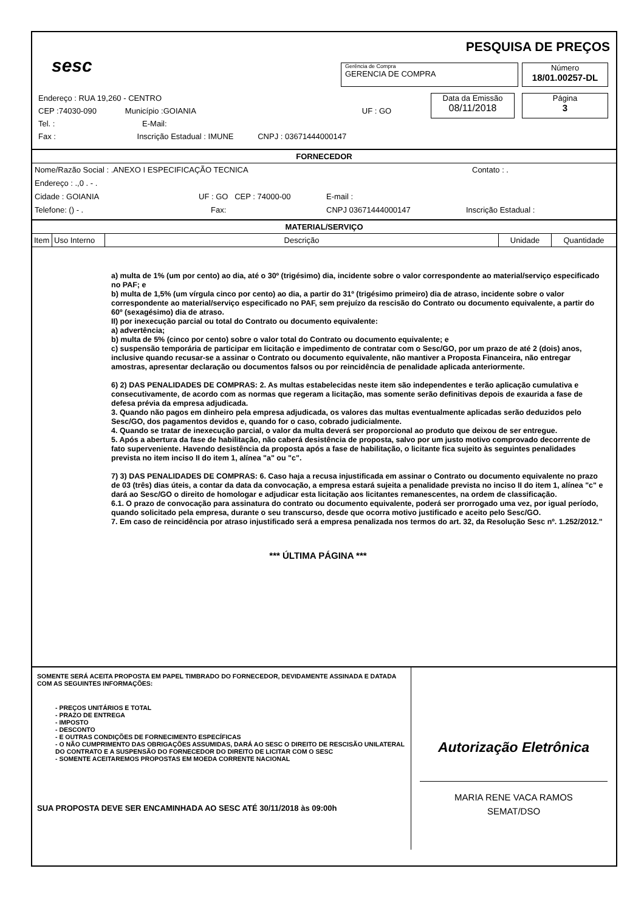sesc
PESQUISA DE PREÇOS
Gerência de Compra
GERENCIA DE COMPRA
Número
18/01.00257-DL
Data da Emissão
08/11/2018
Página
3
Endereço : RUA 19,260 - CENTRO
CEP :74030-090 Município :GOIANIA UF : GO
Tel. : E-Mail:
Fax : Inscrição Estadual : IMUNE CNPJ : 03671444000147
FORNECEDOR
Nome/Razão Social : .ANEXO I ESPECIFICAÇÃO TECNICA Contato : .
Endereço : .,0 . - .
Cidade : GOIANIA UF : GO CEP : 74000-00 E-mail :
Telefone: () - . Fax: CNPJ 03671444000147 Inscrição Estadual :
MATERIAL/SERVIÇO
| Item | Uso Interno | Descrição | Unidade | Quantidade |
a) multa de 1% (um por cento) ao dia, até o 30º (trigésimo) dia, incidente sobre o valor correspondente ao material/serviço especificado no PAF; e
b) multa de 1,5% (um vírgula cinco por cento) ao dia, a partir do 31º (trigésimo primeiro) dia de atraso, incidente sobre o valor correspondente ao material/serviço especificado no PAF, sem prejuízo da rescisão do Contrato ou documento equivalente, a partir do 60º (sexagésimo) dia de atraso.
II) por inexecução parcial ou total do Contrato ou documento equivalente:
a) advertência;
b) multa de 5% (cinco por cento) sobre o valor total do Contrato ou documento equivalente; e
c) suspensão temporária de participar em licitação e impedimento de contratar com o Sesc/GO, por um prazo de até 2 (dois) anos, inclusive quando recusar-se a assinar o Contrato ou documento equivalente, não mantiver a Proposta Financeira, não entregar amostras, apresentar declaração ou documentos falsos ou por reincidência de penalidade aplicada anteriormente.
6) 2) DAS PENALIDADES DE COMPRAS: 2. As multas estabelecidas neste item são independentes e terão aplicação cumulativa e consecutivamente, de acordo com as normas que regeram a licitação, mas somente serão definitivas depois de exaurida a fase de defesa prévia da empresa adjudicada.
3. Quando não pagos em dinheiro pela empresa adjudicada, os valores das multas eventualmente aplicadas serão deduzidos pelo Sesc/GO, dos pagamentos devidos e, quando for o caso, cobrado judicialmente.
4. Quando se tratar de inexecução parcial, o valor da multa deverá ser proporcional ao produto que deixou de ser entregue.
5. Após a abertura da fase de habilitação, não caberá desistência de proposta, salvo por um justo motivo comprovado decorrente de fato superveniente. Havendo desistência da proposta após a fase de habilitação, o licitante fica sujeito às seguintes penalidades prevista no item inciso II do item 1, alínea "a" ou "c".
7) 3) DAS PENALIDADES DE COMPRAS: 6. Caso haja a recusa injustificada em assinar o Contrato ou documento equivalente no prazo de 03 (três) dias úteis, a contar da data da convocação, a empresa estará sujeita a penalidade prevista no inciso II do item 1, alínea "c" e dará ao Sesc/GO o direito de homologar e adjudicar esta licitação aos licitantes remanescentes, na ordem de classificação.
6.1. O prazo de convocação para assinatura do contrato ou documento equivalente, poderá ser prorrogado uma vez, por igual período, quando solicitado pela empresa, durante o seu transcurso, desde que ocorra motivo justificado e aceito pelo Sesc/GO.
7. Em caso de reincidência por atraso injustificado será a empresa penalizada nos termos do art. 32, da Resolução Sesc nº. 1.252/2012."
*** ÚLTIMA PÁGINA ***
SOMENTE SERÁ ACEITA PROPOSTA EM PAPEL TIMBRADO DO FORNECEDOR, DEVIDAMENTE ASSINADA E DATADA COM AS SEGUINTES INFORMAÇÕES:
- PREÇOS UNITÁRIOS E TOTAL
- PRAZO DE ENTREGA
- IMPOSTO
- DESCONTO
- E OUTRAS CONDIÇÕES DE FORNECIMENTO ESPECÍFICAS
- O NÃO CUMPRIMENTO DAS OBRIGAÇÕES ASSUMIDAS, DARÁ AO SESC O DIREITO DE RESCISÃO UNILATERAL DO CONTRATO E A SUSPENSÃO DO FORNECEDOR DO DIREITO DE LICITAR COM O SESC
- SOMENTE ACEITAREMOS PROPOSTAS EM MOEDA CORRENTE NACIONAL
SUA PROPOSTA DEVE SER ENCAMINHADA AO SESC ATÉ 30/11/2018 às 09:00h
Autorização Eletrônica
MARIA RENE VACA RAMOS
SEMAT/DSO